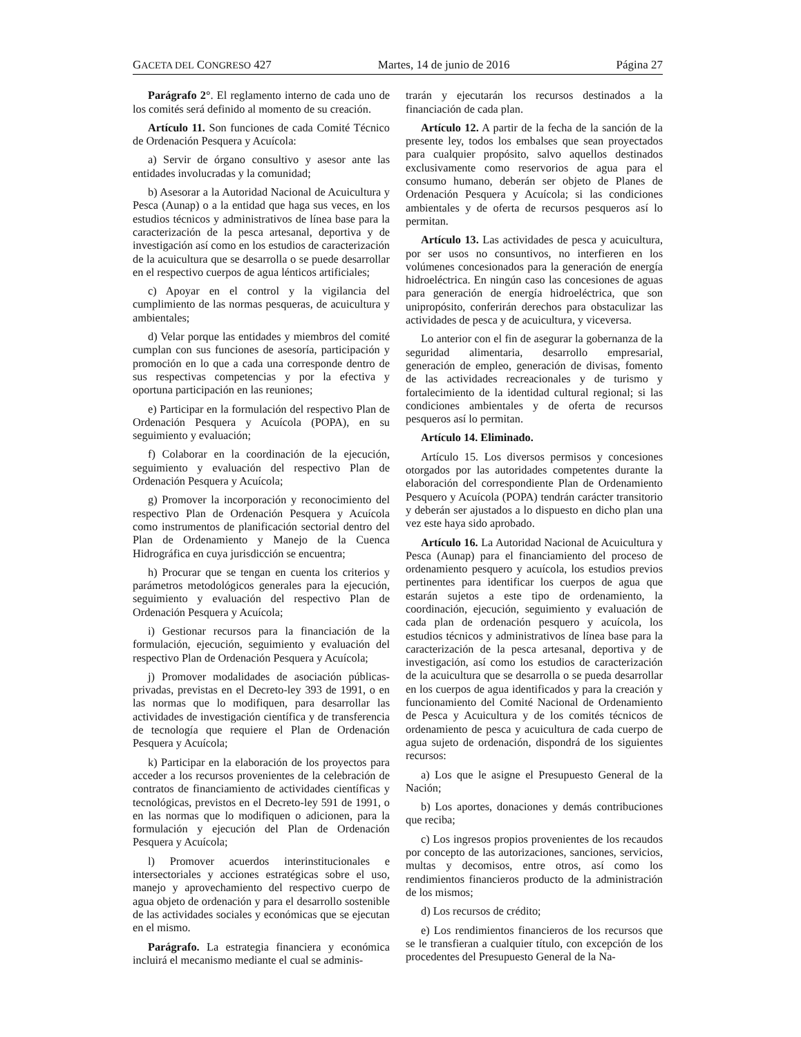GACETA DEL CONGRESO 427 Martes, 14 de junio de 2016 Página 27
Parágrafo 2°. El reglamento interno de cada uno de los comités será definido al momento de su creación.
Artículo 11. Son funciones de cada Comité Técnico de Ordenación Pesquera y Acuícola:
a) Servir de órgano consultivo y asesor ante las entidades involucradas y la comunidad;
b) Asesorar a la Autoridad Nacional de Acuicultura y Pesca (Aunap) o a la entidad que haga sus veces, en los estudios técnicos y administrativos de línea base para la caracterización de la pesca artesanal, deportiva y de investigación así como en los estudios de caracterización de la acuicultura que se desarrolla o se puede desarrollar en el respectivo cuerpos de agua lénticos artificiales;
c) Apoyar en el control y la vigilancia del cumplimiento de las normas pesqueras, de acuicultura y ambientales;
d) Velar porque las entidades y miembros del comité cumplan con sus funciones de asesoría, participación y promoción en lo que a cada una corresponde dentro de sus respectivas competencias y por la efectiva y oportuna participación en las reuniones;
e) Participar en la formulación del respectivo Plan de Ordenación Pesquera y Acuícola (POPA), en su seguimiento y evaluación;
f) Colaborar en la coordinación de la ejecución, seguimiento y evaluación del respectivo Plan de Ordenación Pesquera y Acuícola;
g) Promover la incorporación y reconocimiento del respectivo Plan de Ordenación Pesquera y Acuícola como instrumentos de planificación sectorial dentro del Plan de Ordenamiento y Manejo de la Cuenca Hidrográfica en cuya jurisdicción se encuentra;
h) Procurar que se tengan en cuenta los criterios y parámetros metodológicos generales para la ejecución, seguimiento y evaluación del respectivo Plan de Ordenación Pesquera y Acuícola;
i) Gestionar recursos para la financiación de la formulación, ejecución, seguimiento y evaluación del respectivo Plan de Ordenación Pesquera y Acuícola;
j) Promover modalidades de asociación públicas-privadas, previstas en el Decreto-ley 393 de 1991, o en las normas que lo modifiquen, para desarrollar las actividades de investigación científica y de transferencia de tecnología que requiere el Plan de Ordenación Pesquera y Acuícola;
k) Participar en la elaboración de los proyectos para acceder a los recursos provenientes de la celebración de contratos de financiamiento de actividades científicas y tecnológicas, previstos en el Decreto-ley 591 de 1991, o en las normas que lo modifiquen o adicionen, para la formulación y ejecución del Plan de Ordenación Pesquera y Acuícola;
l) Promover acuerdos interinstitucionales e intersectoriales y acciones estratégicas sobre el uso, manejo y aprovechamiento del respectivo cuerpo de agua objeto de ordenación y para el desarrollo sostenible de las actividades sociales y económicas que se ejecutan en el mismo.
Parágrafo. La estrategia financiera y económica incluirá el mecanismo mediante el cual se adminis-
trarán y ejecutarán los recursos destinados a la financiación de cada plan.
Artículo 12. A partir de la fecha de la sanción de la presente ley, todos los embalses que sean proyectados para cualquier propósito, salvo aquellos destinados exclusivamente como reservorios de agua para el consumo humano, deberán ser objeto de Planes de Ordenación Pesquera y Acuícola; si las condiciones ambientales y de oferta de recursos pesqueros así lo permitan.
Artículo 13. Las actividades de pesca y acuicultura, por ser usos no consuntivos, no interfieren en los volúmenes concesionados para la generación de energía hidroeléctrica. En ningún caso las concesiones de aguas para generación de energía hidroeléctrica, que son unipropósito, conferirán derechos para obstaculizar las actividades de pesca y de acuicultura, y viceversa.
Lo anterior con el fin de asegurar la gobernanza de la seguridad alimentaria, desarrollo empresarial, generación de empleo, generación de divisas, fomento de las actividades recreacionales y de turismo y fortalecimiento de la identidad cultural regional; si las condiciones ambientales y de oferta de recursos pesqueros así lo permitan.
Artículo 14. Eliminado.
Artículo 15. Los diversos permisos y concesiones otorgados por las autoridades competentes durante la elaboración del correspondiente Plan de Ordenamiento Pesquero y Acuícola (POPA) tendrán carácter transitorio y deberán ser ajustados a lo dispuesto en dicho plan una vez este haya sido aprobado.
Artículo 16. La Autoridad Nacional de Acuicultura y Pesca (Aunap) para el financiamiento del proceso de ordenamiento pesquero y acuícola, los estudios previos pertinentes para identificar los cuerpos de agua que estarán sujetos a este tipo de ordenamiento, la coordinación, ejecución, seguimiento y evaluación de cada plan de ordenación pesquero y acuícola, los estudios técnicos y administrativos de línea base para la caracterización de la pesca artesanal, deportiva y de investigación, así como los estudios de caracterización de la acuicultura que se desarrolla o se pueda desarrollar en los cuerpos de agua identificados y para la creación y funcionamiento del Comité Nacional de Ordenamiento de Pesca y Acuicultura y de los comités técnicos de ordenamiento de pesca y acuicultura de cada cuerpo de agua sujeto de ordenación, dispondrá de los siguientes recursos:
a) Los que le asigne el Presupuesto General de la Nación;
b) Los aportes, donaciones y demás contribuciones que reciba;
c) Los ingresos propios provenientes de los recaudos por concepto de las autorizaciones, sanciones, servicios, multas y decomisos, entre otros, así como los rendimientos financieros producto de la administración de los mismos;
d) Los recursos de crédito;
e) Los rendimientos financieros de los recursos que se le transfieran a cualquier título, con excepción de los procedentes del Presupuesto General de la Na-